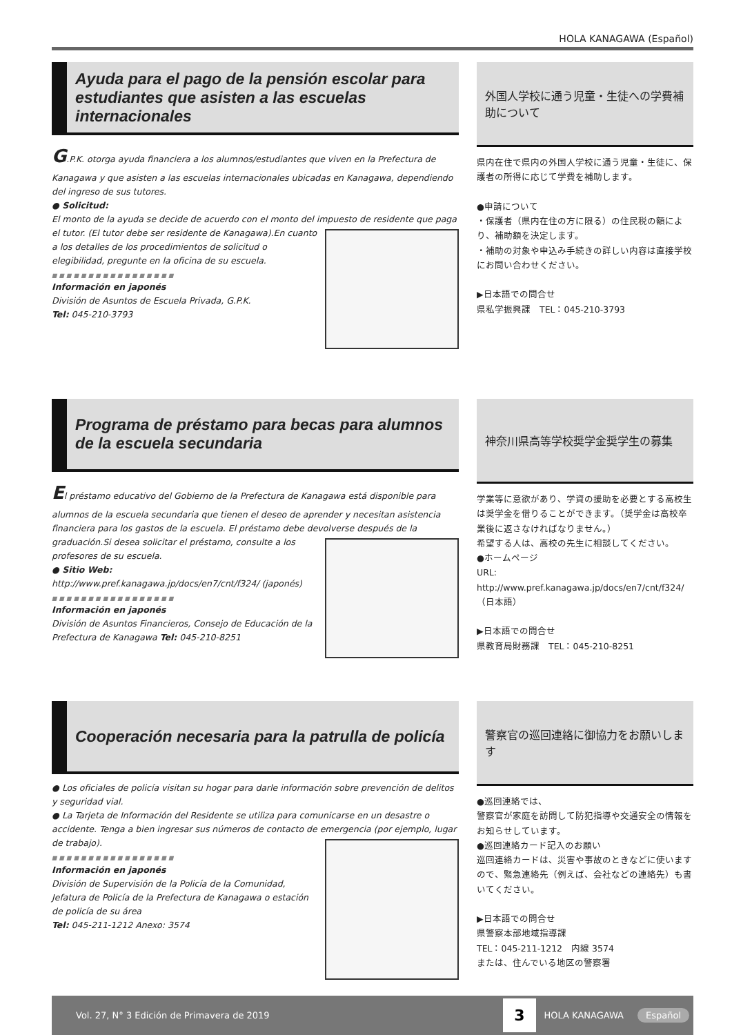HOLA KANAGAWA (Español)
Ayuda para el pago de la pensión escolar para estudiantes que asisten a las escuelas internacionales
G.P.K. otorga ayuda financiera a los alumnos/estudiantes que viven en la Prefectura de Kanagawa y que asisten a las escuelas internacionales ubicadas en Kanagawa, dependiendo del ingreso de sus tutores.
● Solicitud:
El monto de la ayuda se decide de acuerdo con el monto del impuesto de residente que paga el tutor. (El tutor debe ser residente de Kanagawa).
En cuanto a los detalles de los procedimientos de solicitud o elegibilidad, pregunte en la oficina de su escuela.
■■■■■■■■■■■■■■■■■
Información en japonés
División de Asuntos de Escuela Privada, G.P.K.
Tel: 045-210-3793
Programa de préstamo para becas para alumnos de la escuela secundaria
El préstamo educativo del Gobierno de la Prefectura de Kanagawa está disponible para alumnos de la escuela secundaria que tienen el deseo de aprender y necesitan asistencia financiera para los gastos de la escuela. El préstamo debe devolverse después de la graduación.
Si desea solicitar el préstamo, consulte a los profesores de su escuela.
● Sitio Web: http://www.pref.kanagawa.jp/docs/en7/cnt/f324/ (japonés)
■■■■■■■■■■■■■■■■■
Información en japonés
División de Asuntos Financieros, Consejo de Educación de la Prefectura de Kanagawa Tel: 045-210-8251
Cooperación necesaria para la patrulla de policía
● Los oficiales de policía visitan su hogar para darle información sobre prevención de delitos y seguridad vial.
● La Tarjeta de Información del Residente se utiliza para comunicarse en un desastre o accidente. Tenga a bien ingresar sus números de contacto de emergencia (por ejemplo, lugar de trabajo).
■■■■■■■■■■■■■■■■■
Información en japonés
División de Supervisión de la Policía de la Comunidad, Jefatura de Policía de la Prefectura de Kanagawa o estación de policía de su área
Tel: 045-211-1212 Anexo: 3574
外国人学校に通う児童・生徒への学費補助について
県内在住で県内の外国人学校に通う児童・生徒に、保護者の所得に応じて学費を補助します。
●申請について
・保護者（県内在住の方に限る）の住民税の額により、補助額を決定します。
・補助の対象や申込み手続きの詳しい内容は直接学校にお問い合わせください。
▶日本語での問合せ
県私学振興課　TEL：045-210-3793
神奈川県高等学校奨学金奨学生の募集
学業等に意欲があり、学資の援助を必要とする高校生は奨学金を借りることができます。（奨学金は高校卒業後に返さなければなりません。）
希望する人は、高校の先生に相談してください。
●ホームページ
URL: http://www.pref.kanagawa.jp/docs/en7/cnt/f324/（日本語）
▶日本語での問合せ
県教育局財務課　TEL：045-210-8251
警察官の巡回連絡に御協力をお願いします
●巡回連絡では、
警察官が家庭を訪問して防犯指導や交通安全の情報をお知らせしています。
●巡回連絡カード記入のお願い
巡回連絡カードは、災害や事故のときなどに使いますので、緊急連絡先（例えば、会社などの連絡先）も書いてください。
▶日本語での問合せ
県警察本部地域指導課
TEL：045-211-1212　内線 3574
または、住んでいる地区の警察署
Vol. 27, N° 3 Edición de Primavera de 2019 3 HOLA KANAGAWA Español